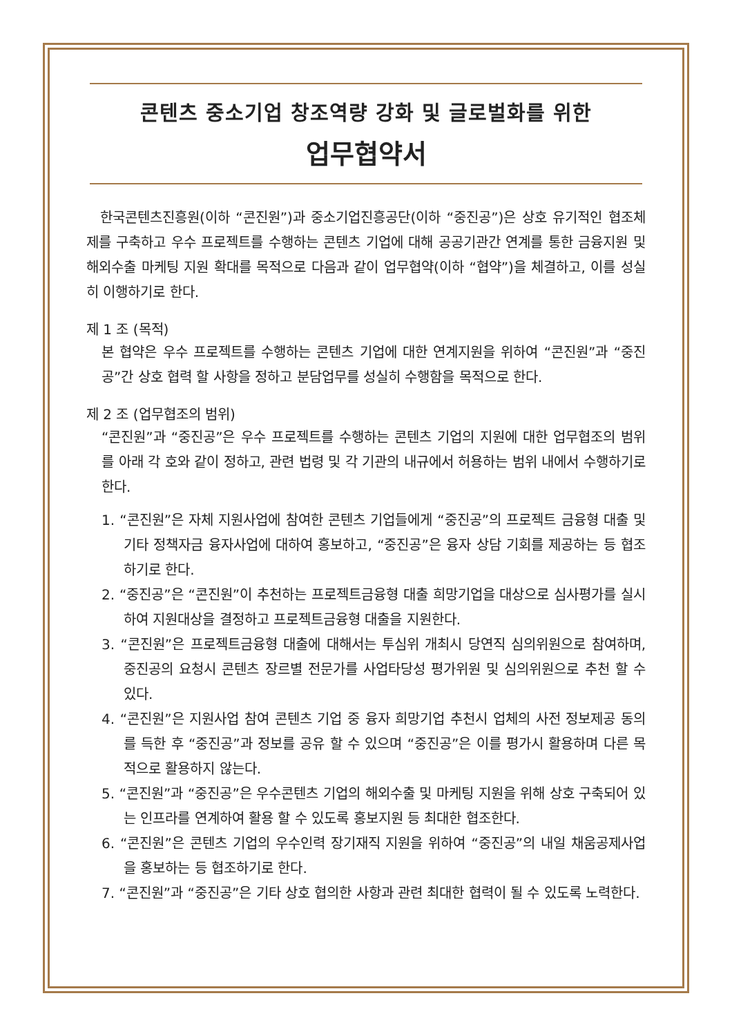콘텐츠 중소기업 창조역량 강화 및 글로벌화를 위한
업무협약서
한국콘텐츠진흥원(이하 “콘진원”)과 중소기업진흥공단(이하 “중진공”)은 상호 유기적인 협조체제를 구축하고 우수 프로젝트를 수행하는 콘텐츠 기업에 대해 공공기관간 연계를 통한 금융지원 및 해외수출 마케팅 지원 확대를 목적으로 다음과 같이 업무협약(이하 “협약”)을 체결하고, 이를 성실히 이행하기로 한다.
제 1 조 (목적)
본 협약은 우수 프로젝트를 수행하는 콘텐츠 기업에 대한 연계지원을 위하여 “콘진원”과 “중진공”간 상호 협력 할 사항을 정하고 분담업무를 성실히 수행함을 목적으로 한다.
제 2 조 (업무협조의 범위)
“콘진원”과 “중진공”은 우수 프로젝트를 수행하는 콘텐츠 기업의 지원에 대한 업무협조의 범위를 아래 각 호와 같이 정하고, 관련 법령 및 각 기관의 내규에서 허용하는 범위 내에서 수행하기로 한다.
1. “콘진원”은 자체 지원사업에 참여한 콘텐츠 기업들에게 “중진공”의 프로젝트 금융형 대출 및 기타 정책자금 융자사업에 대하여 홍보하고, “중진공”은 융자 상담 기회를 제공하는 등 협조하기로 한다.
2. “중진공”은 “콘진원”이 추천하는 프로젝트금융형 대출 희망기업을 대상으로 심사평가를 실시하여 지원대상을 결정하고 프로젝트금융형 대출을 지원한다.
3. “콘진원”은 프로젝트금융형 대출에 대해서는 투심위 개최시 당연직 심의위원으로 참여하며, 중진공의 요청시 콘텐츠 장르별 전문가를 사업타당성 평가위원 및 심의위원으로 추천 할 수 있다.
4. “콘진원”은 지원사업 참여 콘텐츠 기업 중 융자 희망기업 추천시 업체의 사전 정보제공 동의를 득한 후 “중진공”과 정보를 공유 할 수 있으며 “중진공”은 이를 평가시 활용하며 다른 목적으로 활용하지 않는다.
5. “콘진원”과 “중진공”은 우수콘텐츠 기업의 해외수출 및 마케팅 지원을 위해 상호 구축되어 있는 인프라를 연계하여 활용 할 수 있도록 홍보지원 등 최대한 협조한다.
6. “콘진원”은 콘텐츠 기업의 우수인력 장기재직 지원을 위하여 “중진공”의 내일 채움공제사업을 홍보하는 등 협조하기로 한다.
7. “콘진원”과 “중진공”은 기타 상호 협의한 사항과 관련 최대한 협력이 될 수 있도록 노력한다.